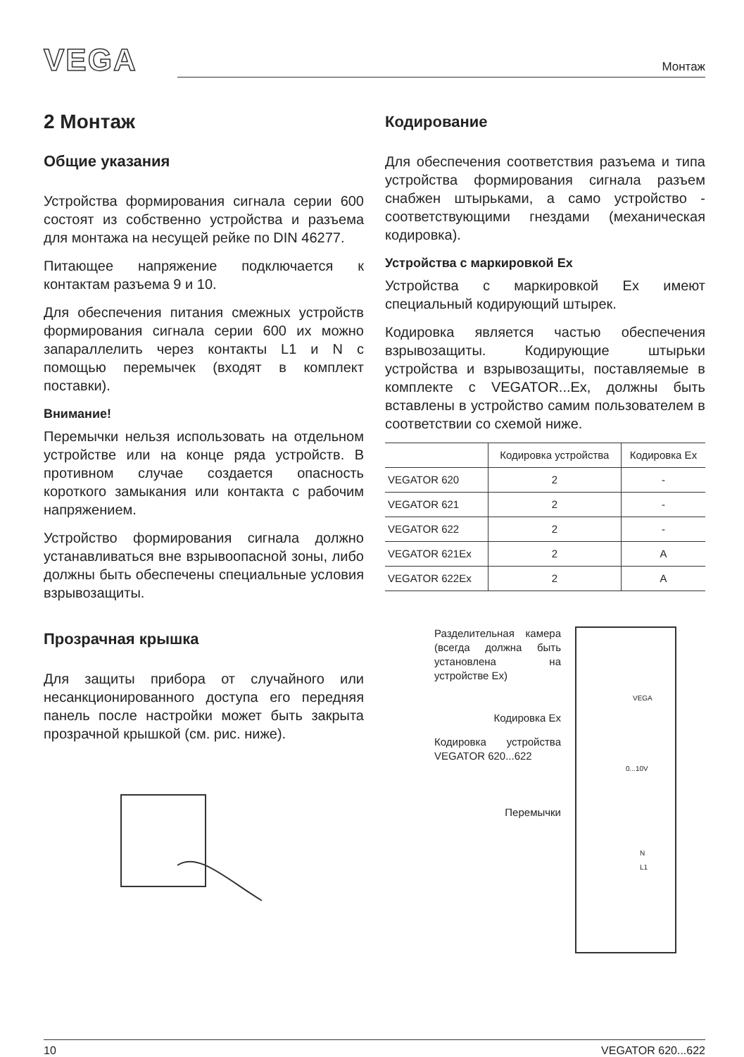VEGA
Монтаж
2 Монтаж
Общие указания
Устройства формирования сигнала серии 600 состоят из собственно устройства и разъема для монтажа на несущей рейке по DIN 46277.
Питающее напряжение подключается к контактам разъема 9 и 10.
Для обеспечения питания смежных устройств формирования сигнала серии 600 их можно запараллелить через контакты L1 и N с помощью перемычек (входят в комплект поставки).
Внимание!
Перемычки нельзя использовать на отдельном устройстве или на конце ряда устройств. В противном случае создается опасность короткого замыкания или контакта с рабочим напряжением.
Устройство формирования сигнала должно устанавливаться вне взрывоопасной зоны, либо должны быть обеспечены специальные условия взрывозащиты.
Прозрачная крышка
Для защиты прибора от случайного или несанкционированного доступа его передняя панель после настройки может быть закрыта прозрачной крышкой (см. рис. ниже).
Кодирование
Для обеспечения соответствия разъема и типа устройства формирования сигнала разъем снабжен штырьками, а само устройство - соответствующими гнездами (механическая кодировка).
Устройства с маркировкой Ex
Устройства с маркировкой Ex имеют специальный кодирующий штырек.
Кодировка является частью обеспечения взрывозащиты. Кодирующие штырьки устройства и взрывозащиты, поставляемые в комплекте с VEGATOR...Ex, должны быть вставлены в устройство самим пользователем в соответствии со схемой ниже.
| | Кодировка устройства | Кодировка Ex |
| --- | --- | --- |
| VEGATOR 620 | 2 | - |
| VEGATOR 621 | 2 | - |
| VEGATOR 622 | 2 | - |
| VEGATOR 621Ex | 2 | A |
| VEGATOR 622Ex | 2 | A |
Разделительная камера (всегда должна быть установлена на устройстве Ex)
Кодировка Ex
Кодировка устройства VEGATOR 620...622
Перемычки
VEGA
0...10V
N
L1
10 VEGATOR 620...622